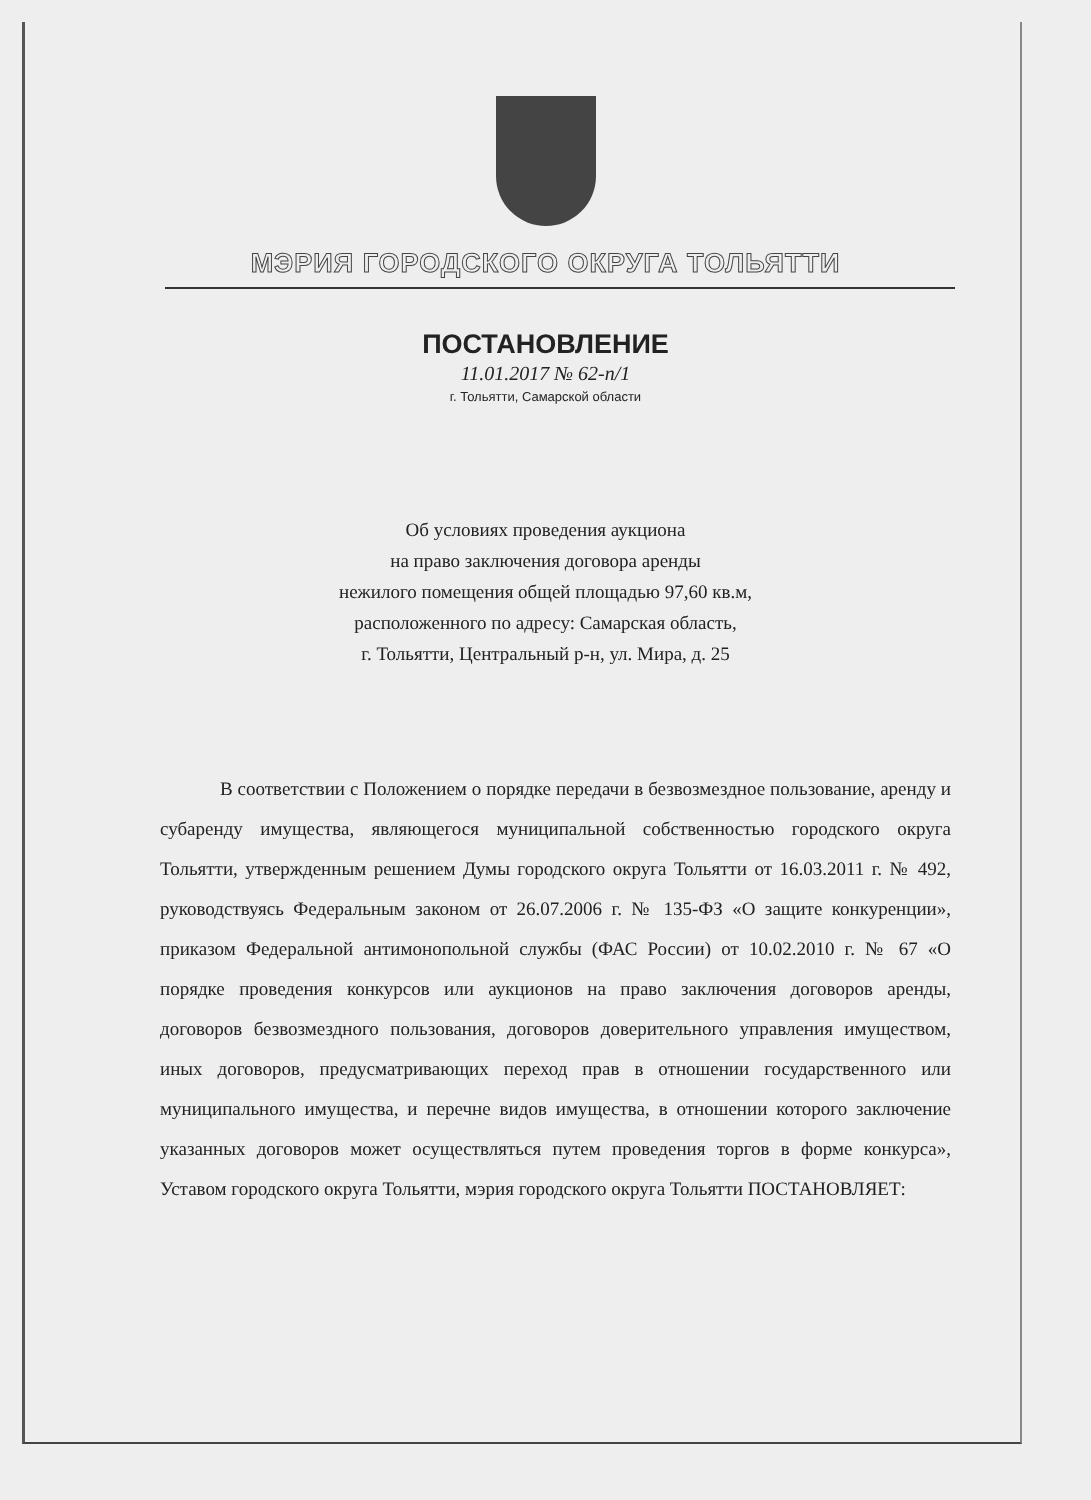МЭРИЯ ГОРОДСКОГО ОКРУГА ТОЛЬЯТТИ
ПОСТАНОВЛЕНИЕ
11.01.2017 № 62-п/1
г. Тольятти, Самарской области
Об условиях проведения аукциона
на право заключения договора аренды
нежилого помещения общей площадью 97,60 кв.м,
расположенного по адресу: Самарская область,
г. Тольятти, Центральный р-н, ул. Мира, д. 25
В соответствии с Положением о порядке передачи в безвозмездное пользование, аренду и субаренду имущества, являющегося муниципальной собственностью городского округа Тольятти, утвержденным решением Думы городского округа Тольятти от 16.03.2011 г. № 492, руководствуясь Федеральным законом от 26.07.2006 г. № 135-ФЗ «О защите конкуренции», приказом Федеральной антимонопольной службы (ФАС России) от 10.02.2010 г. № 67 «О порядке проведения конкурсов или аукционов на право заключения договоров аренды, договоров безвозмездного пользования, договоров доверительного управления имуществом, иных договоров, предусматривающих переход прав в отношении государственного или муниципального имущества, и перечне видов имущества, в отношении которого заключение указанных договоров может осуществляться путем проведения торгов в форме конкурса», Уставом городского округа Тольятти, мэрия городского округа Тольятти ПОСТАНОВЛЯЕТ: